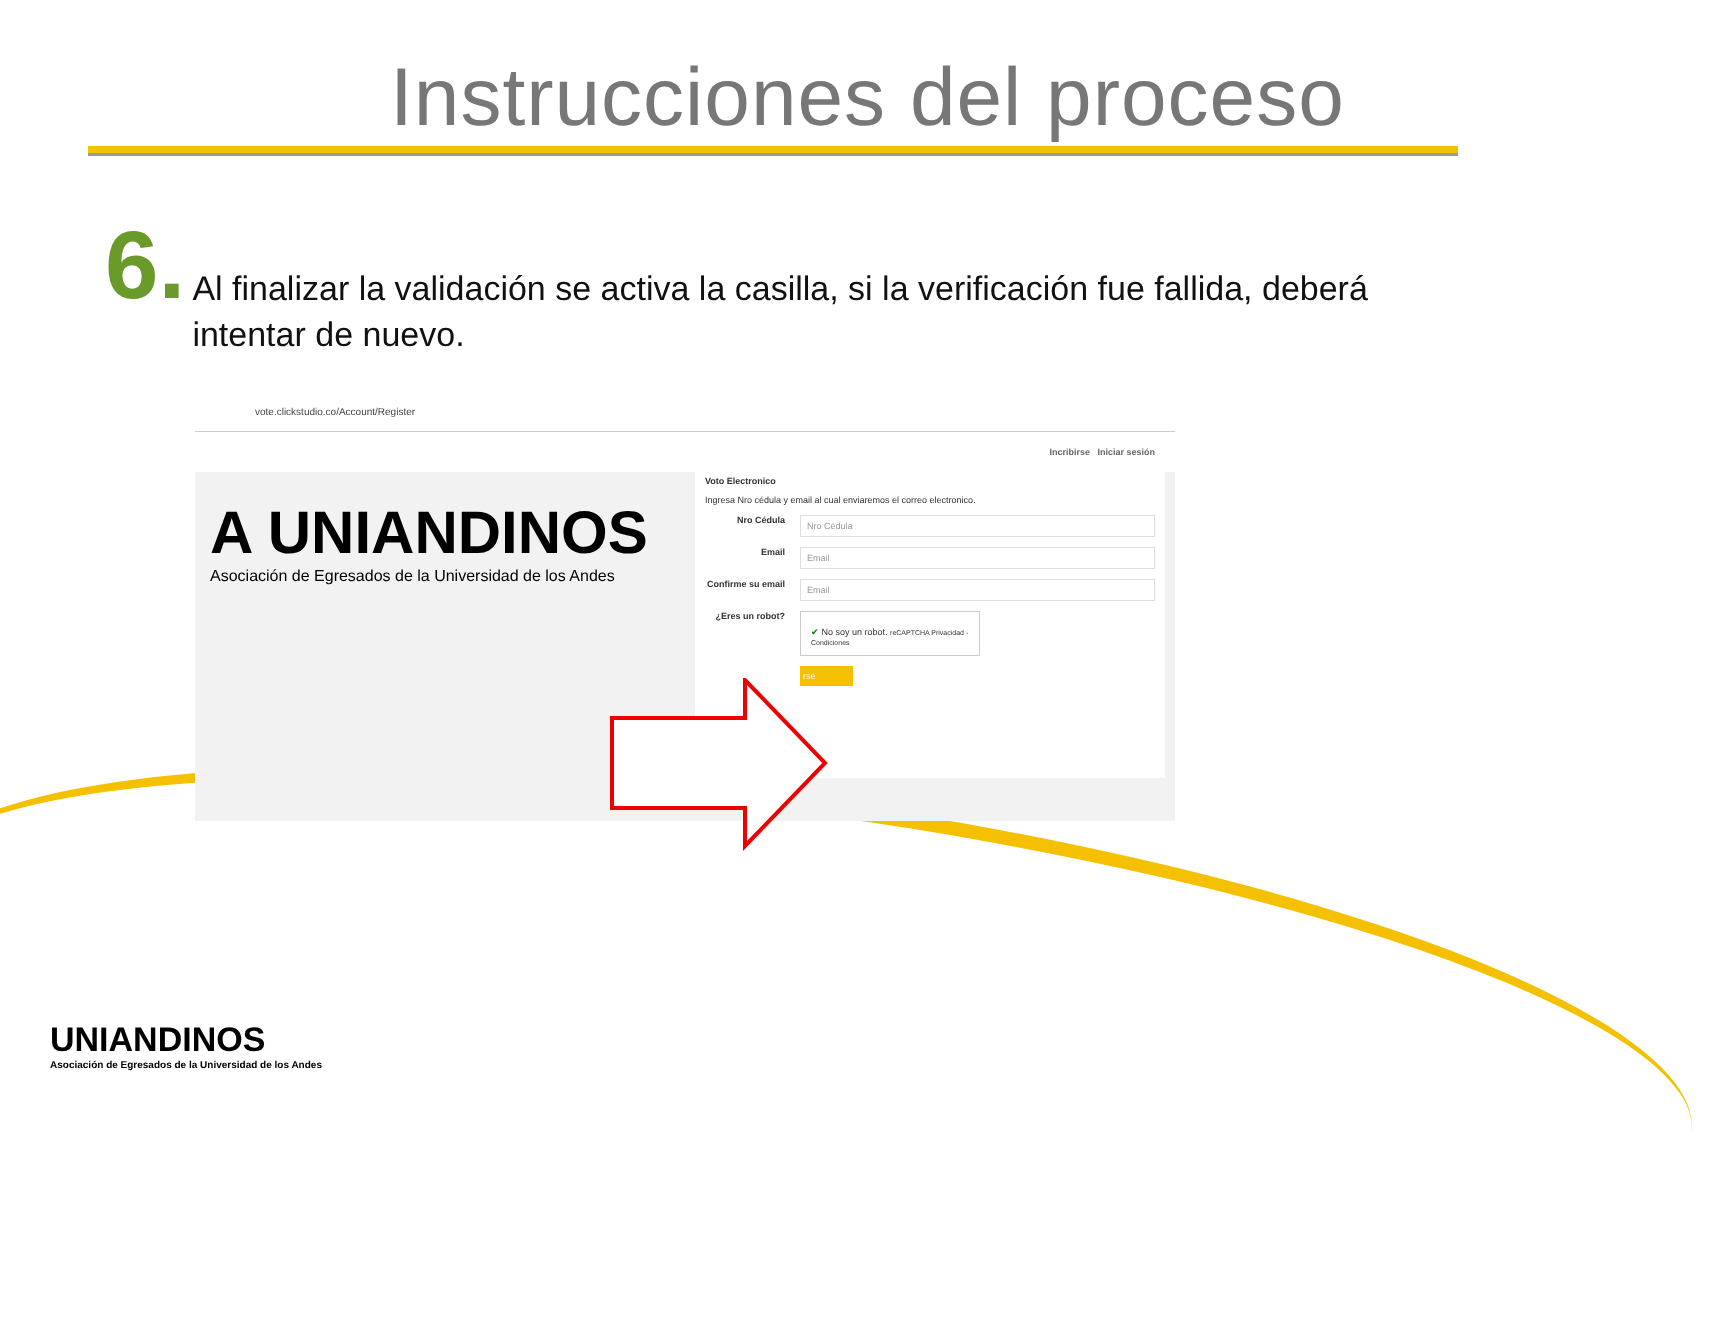Instrucciones del proceso
6.
Al finalizar la validación se activa la casilla, si la verificación fue fallida, deberá intentar de nuevo.
vote.clickstudio.co/Account/Register
Incribirse Iniciar sesión
A UNIANDINOS
Asociación de Egresados de la Universidad de los Andes
Voto Electronico
Ingresa Nro cédula y email al cual enviaremos el correo electronico.
Nro Cédula
Nro Cédula
Email
Email
Confirme su email
Email
¿Eres un robot?
✔ No soy un robot. reCAPTCHA Privacidad - Condiciones
rse
UNIANDINOS
Asociación de Egresados de la Universidad de los Andes